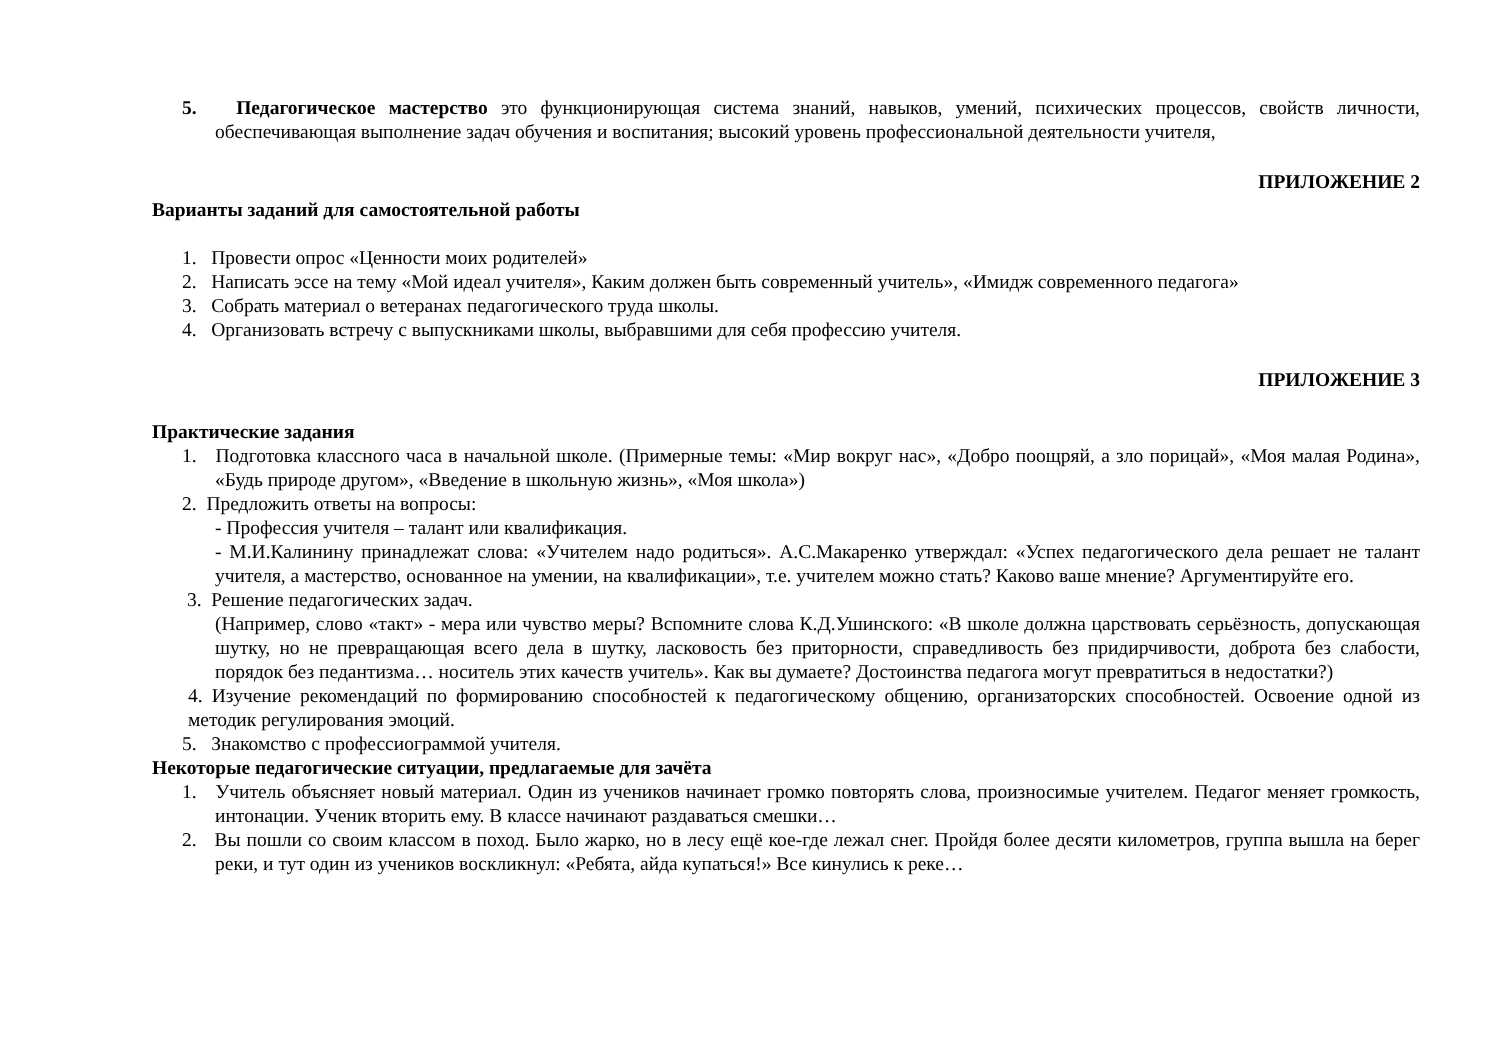5. Педагогическое мастерство это функционирующая система знаний, навыков, умений, психических процессов, свойств личности, обеспечивающая выполнение задач обучения и воспитания; высокий уровень профессиональной деятельности учителя,
ПРИЛОЖЕНИЕ 2
Варианты заданий для самостоятельной работы
1. Провести опрос «Ценности моих родителей»
2. Написать эссе на тему «Мой идеал учителя», Каким должен быть современный учитель», «Имидж современного педагога»
3. Собрать материал о ветеранах педагогического труда школы.
4. Организовать встречу с выпускниками школы, выбравшими для себя профессию учителя.
ПРИЛОЖЕНИЕ 3
Практические задания
1. Подготовка классного часа в начальной школе. (Примерные темы: «Мир вокруг нас», «Добро поощряй, а зло порицай», «Моя малая Родина», «Будь природе другом», «Введение в школьную жизнь», «Моя школа»)
2. Предложить ответы на вопросы:
- Профессия учителя – талант или квалификация.
- М.И.Калинину принадлежат слова: «Учителем надо родиться». А.С.Макаренко утверждал: «Успех педагогического дела решает не талант учителя, а мастерство, основанное на умении, на квалификации», т.е. учителем можно стать? Каково ваше мнение? Аргументируйте его.
3. Решение педагогических задач.
(Например, слово «такт» - мера или чувство меры? Вспомните слова К.Д.Ушинского: «В школе должна царствовать серьёзность, допускающая шутку, но не превращающая всего дела в шутку, ласковость без приторности, справедливость без придирчивости, доброта без слабости, порядок без педантизма… носитель этих качеств учитель». Как вы думаете? Достоинства педагога могут превратиться в недостатки?)
4. Изучение рекомендаций по формированию способностей к педагогическому общению, организаторских способностей. Освоение одной из методик регулирования эмоций.
5. Знакомство с профессиограммой учителя.
Некоторые педагогические ситуации, предлагаемые для зачёта
1. Учитель объясняет новый материал. Один из учеников начинает громко повторять слова, произносимые учителем. Педагог меняет громкость, интонации. Ученик вторить ему. В классе начинают раздаваться смешки…
2. Вы пошли со своим классом в поход. Было жарко, но в лесу ещё кое-где лежал снег. Пройдя более десяти километров, группа вышла на берег реки, и тут один из учеников воскликнул: «Ребята, айда купаться!» Все кинулись к реке…